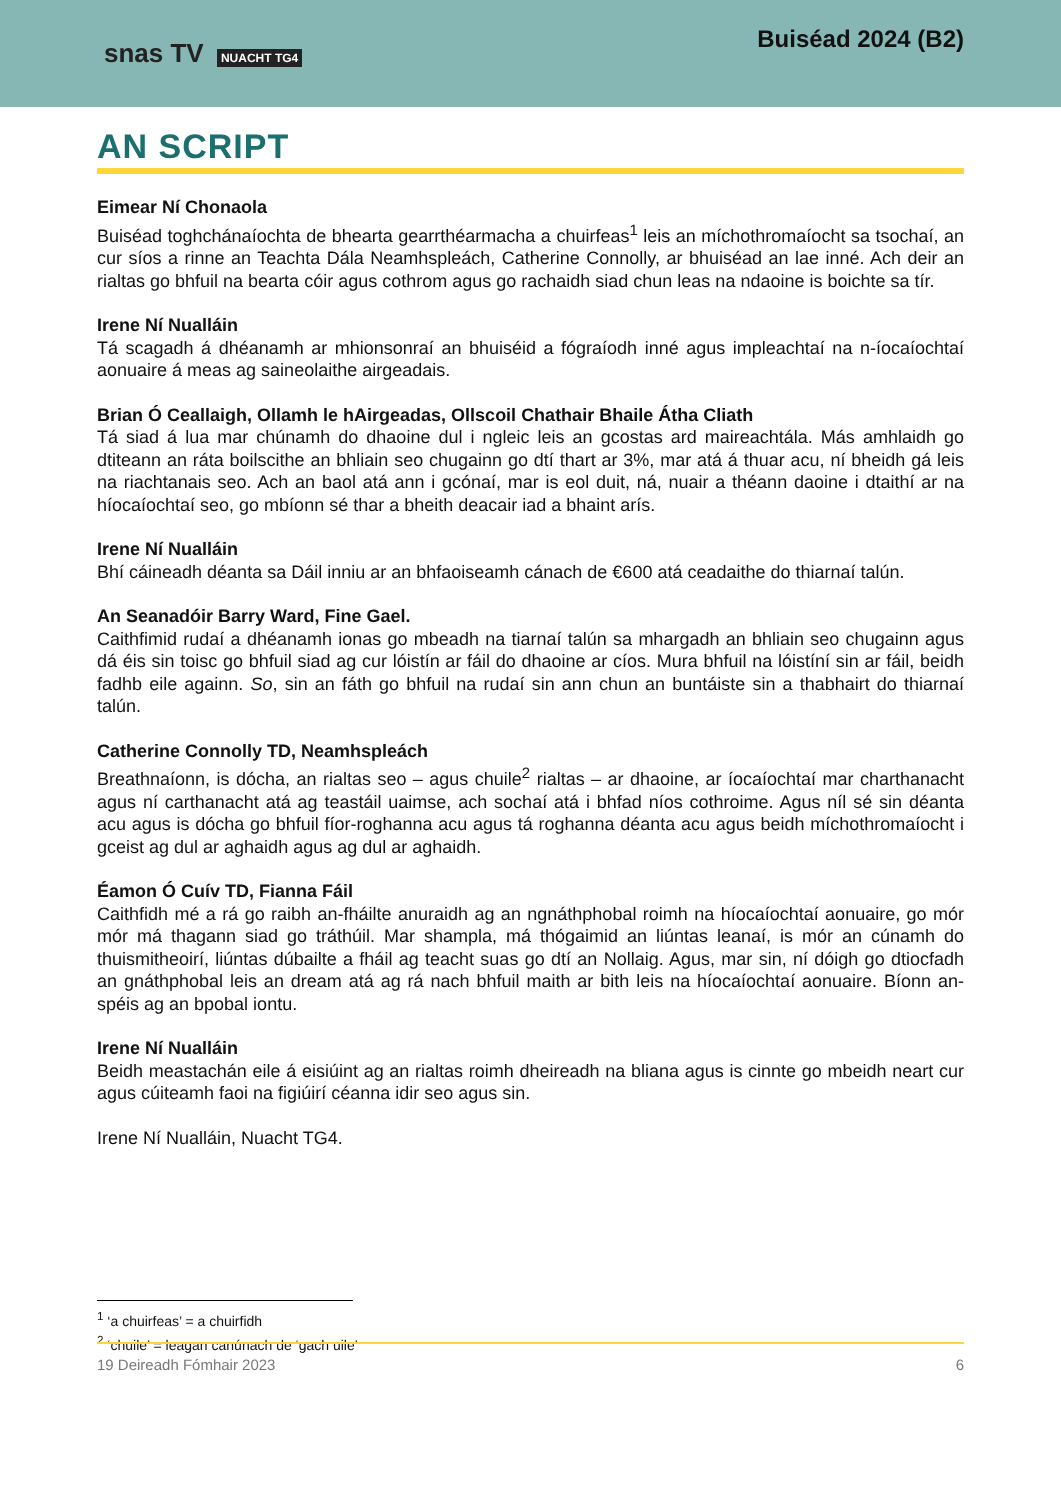snas TV NUACHT TG4
Buiséad 2024 (B2)
AN SCRIPT
Eimear Ní Chonaola
Buiséad toghchánaíochta de bhearta gearrthéarmacha a chuirfeas<sup>1</sup> leis an míchothromaíocht sa tsochaí, an cur síos a rinne an Teachta Dála Neamhspleách, Catherine Connolly, ar bhuiséad an lae inné. Ach deir an rialtas go bhfuil na bearta cóir agus cothrom agus go rachaidh siad chun leas na ndaoine is boichte sa tír.
Irene Ní Nualláin
Tá scagadh á dhéanamh ar mhionsonraí an bhuiséid a fógraíodh inné agus impleachtaí na n-íocaíochtaí aonuaire á meas ag saineolaithe airgeadais.
Brian Ó Ceallaigh, Ollamh le hAirgeadas, Ollscoil Chathair Bhaile Átha Cliath
Tá siad á lua mar chúnamh do dhaoine dul i ngleic leis an gcostas ard maireachtála. Más amhlaidh go dtiteann an ráta boilscithe an bhliain seo chugainn go dtí thart ar 3%, mar atá á thuar acu, ní bheidh gá leis na riachtanais seo. Ach an baol atá ann i gcónaí, mar is eol duit, ná, nuair a théann daoine i dtaithí ar na híocaíochtaí seo, go mbíonn sé thar a bheith deacair iad a bhaint arís.
Irene Ní Nualláin
Bhí cáineadh déanta sa Dáil inniu ar an bhfaoiseamh cánach de €600 atá ceadaithe do thiarnaí talún.
An Seanadóir Barry Ward, Fine Gael.
Caithfimid rudaí a dhéanamh ionas go mbeadh na tiarnaí talún sa mhargadh an bhliain seo chugainn agus dá éis sin toisc go bhfuil siad ag cur lóistín ar fáil do dhaoine ar cíos. Mura bhfuil na lóistíní sin ar fáil, beidh fadhb eile againn. So, sin an fáth go bhfuil na rudaí sin ann chun an buntáiste sin a thabhairt do thiarnaí talún.
Catherine Connolly TD, Neamhspleách
Breathnaíonn, is dócha, an rialtas seo – agus chuile<sup>2</sup> rialtas – ar dhaoine, ar íocaíochtaí mar charthanacht agus ní carthanacht atá ag teastáil uaimse, ach sochaí atá i bhfad níos cothroime. Agus níl sé sin déanta acu agus is dócha go bhfuil fíor-roghanna acu agus tá roghanna déanta acu agus beidh míchothromaíocht i gceist ag dul ar aghaidh agus ag dul ar aghaidh.
Éamon Ó Cuív TD, Fianna Fáil
Caithfidh mé a rá go raibh an-fháilte anuraidh ag an ngnáthphobal roimh na híocaíochtaí aonuaire, go mór mór má thagann siad go tráthúil. Mar shampla, má thógaimid an liúntas leanaí, is mór an cúnamh do thuismitheoirí, liúntas dúbailte a fháil ag teacht suas go dtí an Nollaig. Agus, mar sin, ní dóigh go dtiocfadh an gnáthphobal leis an dream atá ag rá nach bhfuil maith ar bith leis na híocaíochtaí aonuaire. Bíonn an-spéis ag an bpobal iontu.
Irene Ní Nualláin
Beidh meastachán eile á eisiúint ag an rialtas roimh dheireadh na bliana agus is cinnte go mbeidh neart cur agus cúiteamh faoi na figiúirí céanna idir seo agus sin.
Irene Ní Nualláin, Nuacht TG4.
<sup>1</sup> ‘a chuirfeas’ = a chuirfidh
<sup>2</sup> ‘chuile’ = leagan canúnach de ‘gach uile’
19 Deireadh Fómhair 2023 6